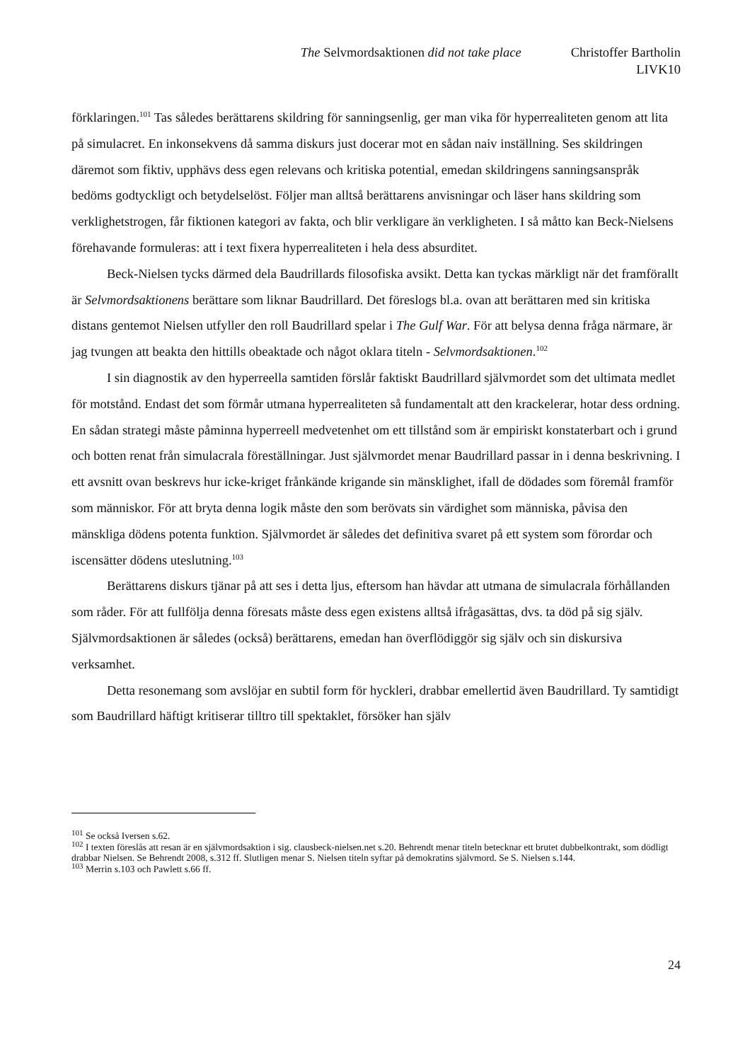The Selvmordsaktionen did not take place
Christoffer Bartholin
LIVK10
förklaringen.<sup>101</sup> Tas således berättarens skildring för sanningsenlig, ger man vika för hyperrealiteten genom att lita på simulacret. En inkonsekvens då samma diskurs just docerar mot en sådan naiv inställning. Ses skildringen däremot som fiktiv, upphävs dess egen relevans och kritiska potential, emedan skildringens sanningsanspråk bedöms godtyckligt och betydelselöst. Följer man alltså berättarens anvisningar och läser hans skildring som verklighetstrogen, får fiktionen kategori av fakta, och blir verkligare än verkligheten. I så måtto kan Beck-Nielsens förehavande formuleras: att i text fixera hyperrealiteten i hela dess absurditet.
Beck-Nielsen tycks därmed dela Baudrillards filosofiska avsikt. Detta kan tyckas märkligt när det framförallt är Selvmordsaktionens berättare som liknar Baudrillard. Det föreslogs bl.a. ovan att berättaren med sin kritiska distans gentemot Nielsen utfyller den roll Baudrillard spelar i The Gulf War. För att belysa denna fråga närmare, är jag tvungen att beakta den hittills obeaktade och något oklara titeln - Selvmordsaktionen.<sup>102</sup>
I sin diagnostik av den hyperreella samtiden förslår faktiskt Baudrillard självmordet som det ultimata medlet för motstånd. Endast det som förmår utmana hyperrealiteten så fundamentalt att den krackelerar, hotar dess ordning. En sådan strategi måste påminna hyperreell medvetenhet om ett tillstånd som är empiriskt konstaterbart och i grund och botten renat från simulacrala föreställningar. Just självmordet menar Baudrillard passar in i denna beskrivning. I ett avsnitt ovan beskrevs hur icke-kriget frånkände krigande sin mänsklighet, ifall de dödades som föremål framför som människor. För att bryta denna logik måste den som berövats sin värdighet som människa, påvisa den mänskliga dödens potenta funktion. Självmordet är således det definitiva svaret på ett system som förordar och iscensätter dödens uteslutning.<sup>103</sup>
Berättarens diskurs tjänar på att ses i detta ljus, eftersom han hävdar att utmana de simulacrala förhållanden som råder. För att fullfölja denna föresats måste dess egen existens alltså ifrågasättas, dvs. ta död på sig själv. Självmordsaktionen är således (också) berättarens, emedan han överflödiggör sig själv och sin diskursiva verksamhet.
Detta resonemang som avslöjar en subtil form för hyckleri, drabbar emellertid även Baudrillard. Ty samtidigt som Baudrillard häftigt kritiserar tilltro till spektaklet, försöker han själv
<sup>101</sup> Se också Iversen s.62.
<sup>102</sup> I texten föreslås att resan är en självmordsaktion i sig. clausbeck-nielsen.net s.20. Behrendt menar titeln betecknar ett brutet dubbelkontrakt, som dödligt drabbar Nielsen. Se Behrendt 2008, s.312 ff. Slutligen menar S. Nielsen titeln syftar på demokratins självmord. Se S. Nielsen s.144.
<sup>103</sup> Merrin s.103 och Pawlett s.66 ff.
24